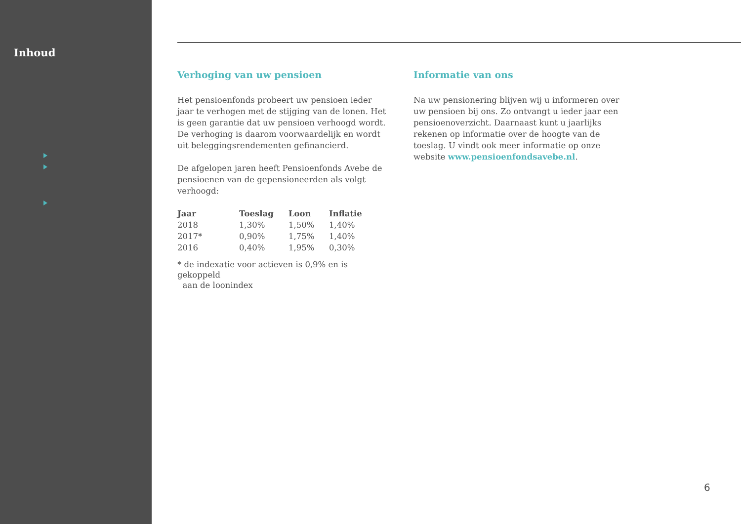Inhoud
Verhoging van uw pensioen
Het pensioenfonds probeert uw pensioen ieder jaar te verhogen met de stijging van de lonen. Het is geen garantie dat uw pensioen verhoogd wordt. De verhoging is daarom voorwaardelijk en wordt uit beleggingsrendementen gefinancierd.
De afgelopen jaren heeft Pensioenfonds Avebe de pensioenen van de gepensioneerden als volgt verhoogd:
| Jaar | Toeslag | Loon | Inflatie |
| --- | --- | --- | --- |
| 2018 | 1,30% | 1,50% | 1,40% |
| 2017* | 0,90% | 1,75% | 1,40% |
| 2016 | 0,40% | 1,95% | 0,30% |
* de indexatie voor actieven is 0,9% en is gekoppeld
aan de loonindex
Informatie van ons
Na uw pensionering blijven wij u informeren over uw pensioen bij ons. Zo ontvangt u ieder jaar een pensioenoverzicht. Daarnaast kunt u jaarlijks rekenen op informatie over de hoogte van de toeslag. U vindt ook meer informatie op onze website www.pensioenfondsavebe.nl.
6